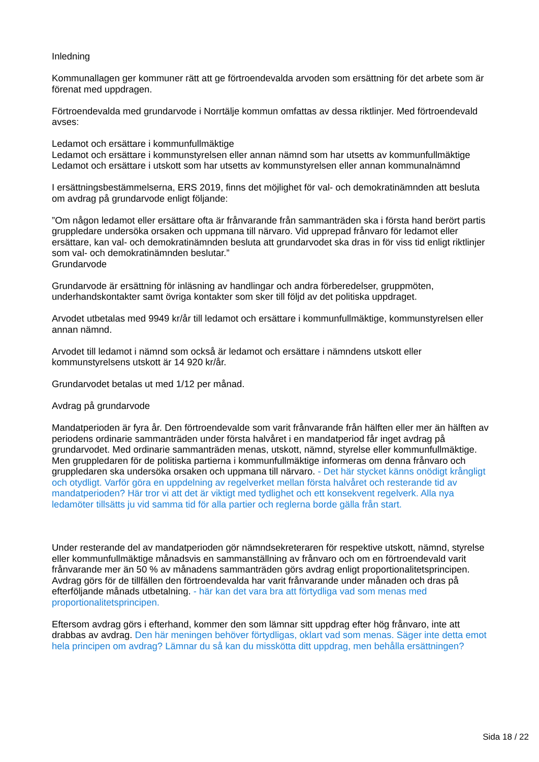Inledning
Kommunallagen ger kommuner rätt att ge förtroendevalda arvoden som ersättning för det arbete som är förenat med uppdragen.
Förtroendevalda med grundarvode i Norrtälje kommun omfattas av dessa riktlinjer. Med förtroendevald avses:
Ledamot och ersättare i kommunfullmäktige
Ledamot och ersättare i kommunstyrelsen eller annan nämnd som har utsetts av kommunfullmäktige
Ledamot och ersättare i utskott som har utsetts av kommunstyrelsen eller annan kommunalnämnd
I ersättningsbestämmelserna, ERS 2019, finns det möjlighet för val- och demokratinämnden att besluta om avdrag på grundarvode enligt följande:
”Om någon ledamot eller ersättare ofta är frånvarande från sammanträden ska i första hand berört partis gruppledare undersöka orsaken och uppmana till närvaro. Vid upprepad frånvaro för ledamot eller ersättare, kan val- och demokratinämnden besluta att grundarvodet ska dras in för viss tid enligt riktlinjer som val- och demokratinämnden beslutar.”
Grundarvode
Grundarvode är ersättning för inläsning av handlingar och andra förberedelser, gruppmöten, underhandskontakter samt övriga kontakter som sker till följd av det politiska uppdraget.
Arvodet utbetalas med 9949 kr/år till ledamot och ersättare i kommunfullmäktige, kommunstyrelsen eller annan nämnd.
Arvodet till ledamot i nämnd som också är ledamot och ersättare i nämndens utskott eller kommunstyrelsens utskott är 14 920 kr/år.
Grundarvodet betalas ut med 1/12 per månad.
Avdrag på grundarvode
Mandatperioden är fyra år. Den förtroendevalde som varit frånvarande från hälften eller mer än hälften av periodens ordinarie sammanträden under första halvåret i en mandatperiod får inget avdrag på grundarvodet. Med ordinarie sammanträden menas, utskott, nämnd, styrelse eller kommunfullmäktige. Men gruppledaren för de politiska partierna i kommunfullmäktige informeras om denna frånvaro och gruppledaren ska undersöka orsaken och uppmana till närvaro. - Det här stycket känns onödigt krångligt och otydligt. Varför göra en uppdelning av regelverket mellan första halvåret och resterande tid av mandatperioden? Här tror vi att det är viktigt med tydlighet och ett konsekvent regelverk. Alla nya ledamöter tillsätts ju vid samma tid för alla partier och reglerna borde gälla från start.
Under resterande del av mandatperioden gör nämndsekreteraren för respektive utskott, nämnd, styrelse eller kommunfullmäktige månadsvis en sammanställning av frånvaro och om en förtroendevald varit frånvarande mer än 50 % av månadens sammanträden görs avdrag enligt proportionalitetsprincipen. Avdrag görs för de tillfällen den förtroendevalda har varit frånvarande under månaden och dras på efterföljande månads utbetalning. - här kan det vara bra att förtydliga vad som menas med proportionalitetsprincipen.
Eftersom avdrag görs i efterhand, kommer den som lämnar sitt uppdrag efter hög frånvaro, inte att drabbas av avdrag. Den här meningen behöver förtydligas, oklart vad som menas. Säger inte detta emot hela principen om avdrag? Lämnar du så kan du misskötta ditt uppdrag, men behålla ersättningen?
Sida 18 / 22